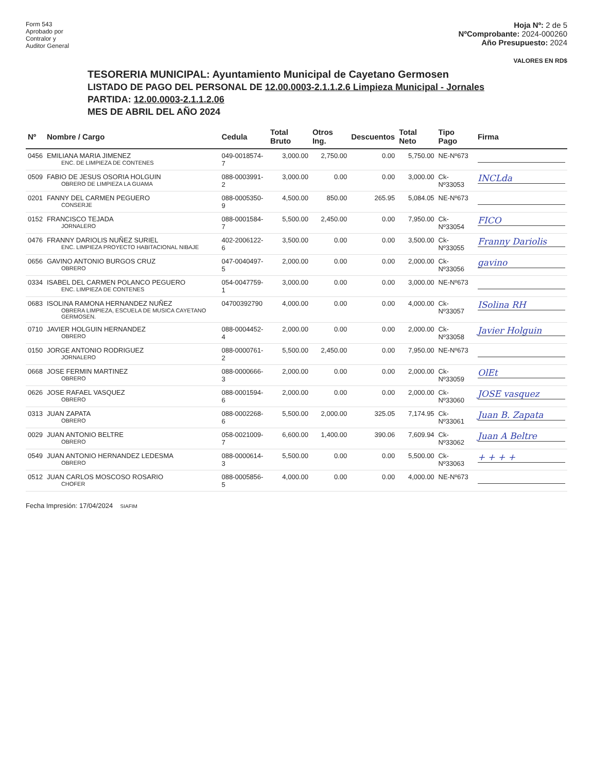Form 543
Aprobado por
Contralor y
Auditor General
Hoja Nº: 2 de 5
NºComprobante: 2024-000260
Año Presupuesto: 2024
VALORES EN RD$
TESORERIA MUNICIPAL: Ayuntamiento Municipal de Cayetano Germosen
LISTADO DE PAGO DEL PERSONAL DE 12.00.0003-2.1.1.2.6 Limpieza Municipal - Jornales
PARTIDA: 12.00.0003-2.1.1.2.06
MES DE ABRIL DEL AÑO 2024
| Nº | Nombre / Cargo | Cedula | Total Bruto | Otros Ing. | Descuentos | Total Neto | Tipo Pago | Firma |
| --- | --- | --- | --- | --- | --- | --- | --- | --- |
| 0456 | EMILIANA MARIA JIMENEZ ENC. DE LIMPIEZA DE CONTENES | 049-0018574-7 | 3,000.00 | 2,750.00 | 0.00 | 5,750.00 | NE-Nº673 | |
| 0509 | FABIO DE JESUS OSORIA HOLGUIN OBRERO DE LIMPIEZA LA GUAMA | 088-0003991-2 | 3,000.00 | 0.00 | 0.00 | 3,000.00 | Ck-Nº33053 | INCLda |
| 0201 | FANNY DEL CARMEN PEGUERO CONSERJE | 088-0005350-9 | 4,500.00 | 850.00 | 265.95 | 5,084.05 | NE-Nº673 | |
| 0152 | FRANCISCO TEJADA JORNALERO | 088-0001584-7 | 5,500.00 | 2,450.00 | 0.00 | 7,950.00 | Ck-Nº33054 | FICO |
| 0476 | FRANNY DARIOLIS NUÑEZ SURIEL ENC. LIMPIEZA PROYECTO HABITACIONAL NIBAJE | 402-2006122-6 | 3,500.00 | 0.00 | 0.00 | 3,500.00 | Ck-Nº33055 | Franny Dariolis |
| 0656 | GAVINO ANTONIO BURGOS CRUZ OBRERO | 047-0040497-5 | 2,000.00 | 0.00 | 0.00 | 2,000.00 | Ck-Nº33056 | gavino |
| 0334 | ISABEL DEL CARMEN POLANCO PEGUERO ENC. LIMPIEZA DE CONTENES | 054-0047759-1 | 3,000.00 | 0.00 | 0.00 | 3,000.00 | NE-Nº673 | |
| 0683 | ISOLINA RAMONA HERNANDEZ NUÑEZ OBRERA LIMPIEZA, ESCUELA DE MUSICA CAYETANO GERMOSEN. | 04700392790 | 4,000.00 | 0.00 | 0.00 | 4,000.00 | Ck-Nº33057 | ISolina RH |
| 0710 | JAVIER HOLGUIN HERNANDEZ OBRERO | 088-0004452-4 | 2,000.00 | 0.00 | 0.00 | 2,000.00 | Ck-Nº33058 | Javier Holguin |
| 0150 | JORGE ANTONIO RODRIGUEZ JORNALERO | 088-0000761-2 | 5,500.00 | 2,450.00 | 0.00 | 7,950.00 | NE-Nº673 | |
| 0668 | JOSE FERMIN MARTINEZ OBRERO | 088-0000666-3 | 2,000.00 | 0.00 | 0.00 | 2,000.00 | Ck-Nº33059 | OlEt |
| 0626 | JOSE RAFAEL VASQUEZ OBRERO | 088-0001594-6 | 2,000.00 | 0.00 | 0.00 | 2,000.00 | Ck-Nº33060 | JOSE vasquez |
| 0313 | JUAN ZAPATA OBRERO | 088-0002268-6 | 5,500.00 | 2,000.00 | 325.05 | 7,174.95 | Ck-Nº33061 | Juan B. Zapata |
| 0029 | JUAN ANTONIO BELTRE OBRERO | 058-0021009-7 | 6,600.00 | 1,400.00 | 390.06 | 7,609.94 | Ck-Nº33062 | Juan A Beltre |
| 0549 | JUAN ANTONIO HERNANDEZ LEDESMA OBRERO | 088-0000614-3 | 5,500.00 | 0.00 | 0.00 | 5,500.00 | Ck-Nº33063 | + + + + |
| 0512 | JUAN CARLOS MOSCOSO ROSARIO CHOFER | 088-0005856-5 | 4,000.00 | 0.00 | 0.00 | 4,000.00 | NE-Nº673 | |
Fecha Impresión: 17/04/2024 SIAFIM